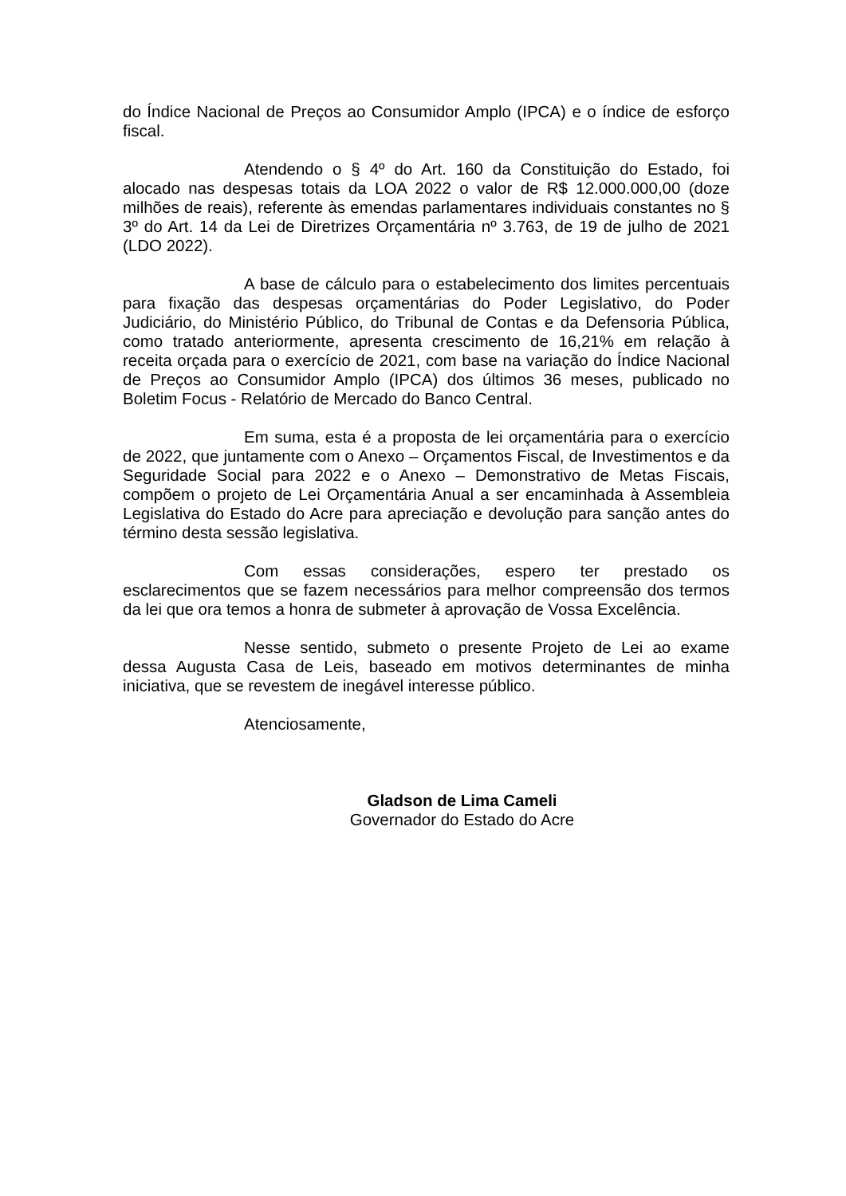do Índice Nacional de Preços ao Consumidor Amplo (IPCA) e o índice de esforço fiscal.
Atendendo o § 4º do Art. 160 da Constituição do Estado, foi alocado nas despesas totais da LOA 2022 o valor de R$ 12.000.000,00 (doze milhões de reais), referente às emendas parlamentares individuais constantes no § 3º do Art. 14 da Lei de Diretrizes Orçamentária nº 3.763, de 19 de julho de 2021 (LDO 2022).
A base de cálculo para o estabelecimento dos limites percentuais para fixação das despesas orçamentárias do Poder Legislativo, do Poder Judiciário, do Ministério Público, do Tribunal de Contas e da Defensoria Pública, como tratado anteriormente, apresenta crescimento de 16,21% em relação à receita orçada para o exercício de 2021, com base na variação do Índice Nacional de Preços ao Consumidor Amplo (IPCA) dos últimos 36 meses, publicado no Boletim Focus - Relatório de Mercado do Banco Central.
Em suma, esta é a proposta de lei orçamentária para o exercício de 2022, que juntamente com o Anexo – Orçamentos Fiscal, de Investimentos e da Seguridade Social para 2022 e o Anexo – Demonstrativo de Metas Fiscais, compõem o projeto de Lei Orçamentária Anual a ser encaminhada à Assembleia Legislativa do Estado do Acre para apreciação e devolução para sanção antes do término desta sessão legislativa.
Com essas considerações, espero ter prestado os esclarecimentos que se fazem necessários para melhor compreensão dos termos da lei que ora temos a honra de submeter à aprovação de Vossa Excelência.
Nesse sentido, submeto o presente Projeto de Lei ao exame dessa Augusta Casa de Leis, baseado em motivos determinantes de minha iniciativa, que se revestem de inegável interesse público.
Atenciosamente,
Gladson de Lima Cameli
Governador do Estado do Acre